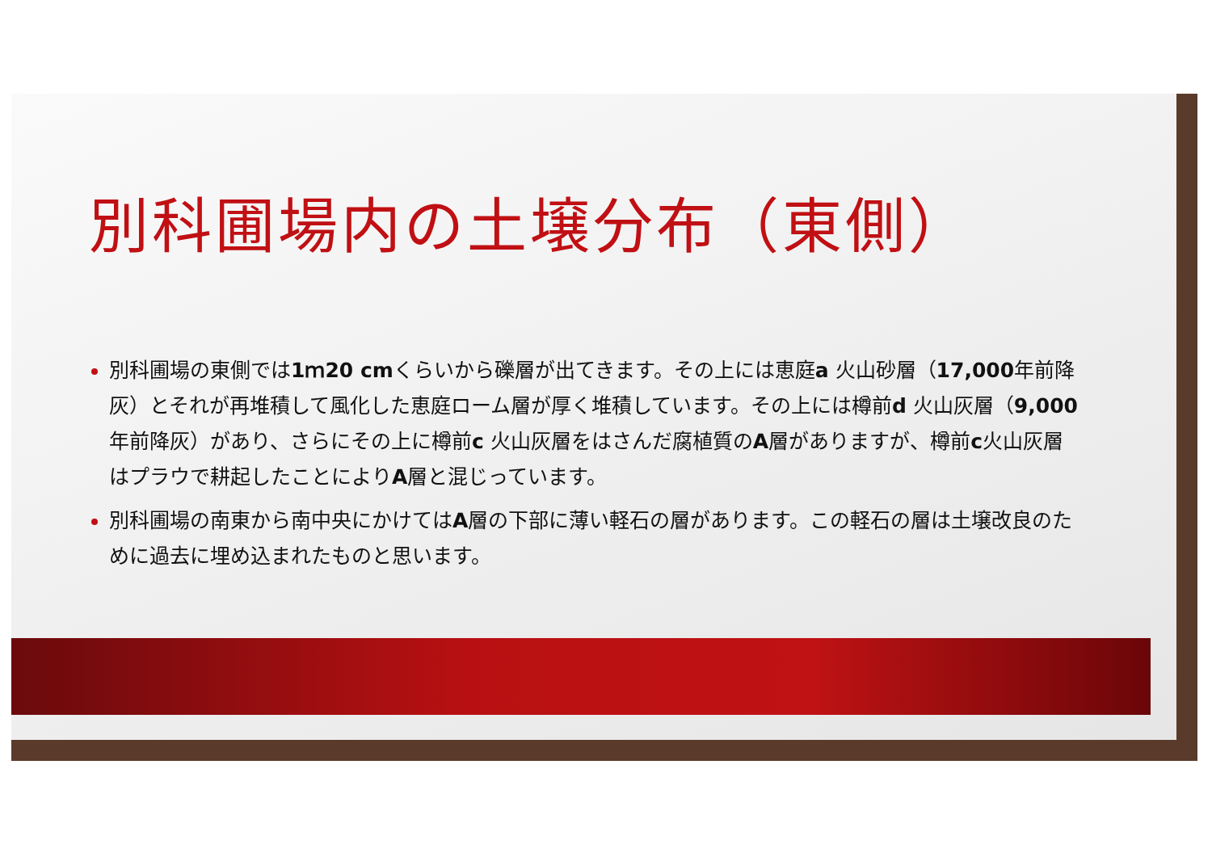別科圃場内の土壌分布（東側）
別科圃場の東側では1ｍ20 cmくらいから礫層が出てきます。その上には恵庭a 火山砂層（17,000年前降灰）とそれが再堆積して風化した恵庭ローム層が厚く堆積しています。その上には樽前d 火山灰層（9,000年前降灰）があり、さらにその上に樽前c 火山灰層をはさんだ腐植質のA層がありますが、樽前c火山灰層はプラウで耕起したことによりA層と混じっています。
別科圃場の南東から南中央にかけてはA層の下部に薄い軽石の層があります。この軽石の層は土壌改良のために過去に埋め込まれたものと思います。